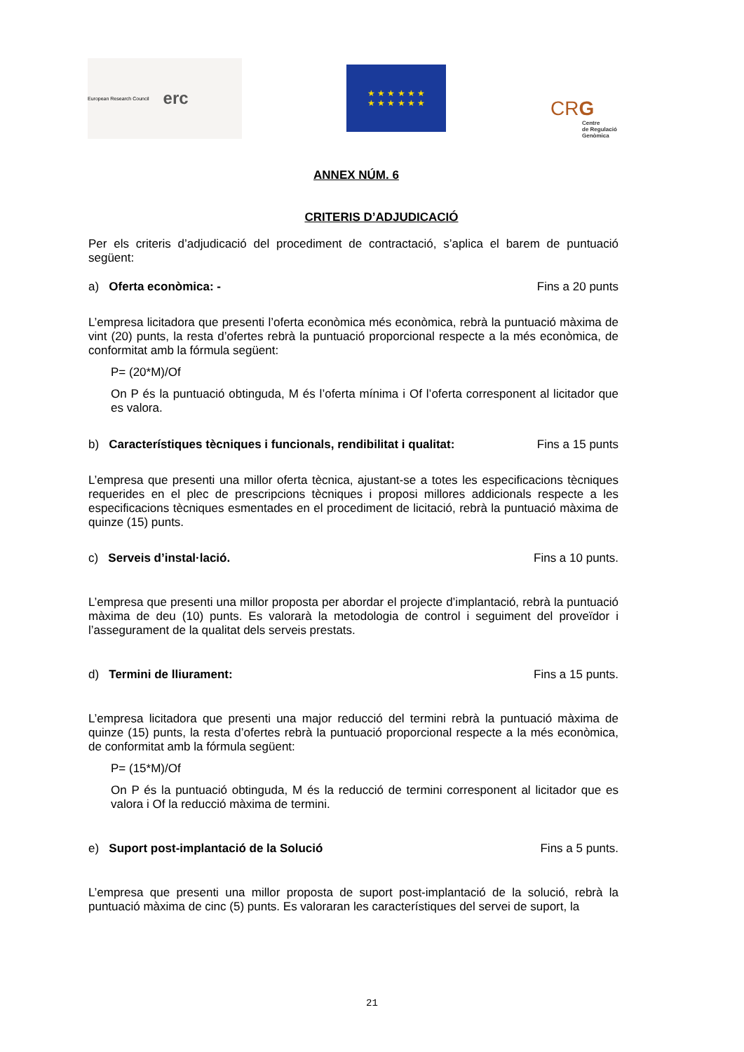European Research Council erc
★ ★ ★ ★ ★ ★
★ ★ ★ ★ ★ ★
CRG
Centre
de Regulació
Genòmica
ANNEX NÚM. 6
CRITERIS D’ADJUDICACIÓ
Per els criteris d’adjudicació del procediment de contractació, s’aplica el barem de puntuació següent:
a) Oferta econòmica: - Fins a 20 punts
L’empresa licitadora que presenti l’oferta econòmica més econòmica, rebrà la puntuació màxima de vint (20) punts, la resta d’ofertes rebrà la puntuació proporcional respecte a la més econòmica, de conformitat amb la fórmula següent:
P= (20*M)/Of
On P és la puntuació obtinguda, M és l’oferta mínima i Of l’oferta corresponent al licitador que es valora.
b) Característiques tècniques i funcionals, rendibilitat i qualitat: Fins a 15 punts
L’empresa que presenti una millor oferta tècnica, ajustant-se a totes les especificacions tècniques requerides en el plec de prescripcions tècniques i proposi millores addicionals respecte a les especificacions tècniques esmentades en el procediment de licitació, rebrà la puntuació màxima de quinze (15) punts.
c) Serveis d’instal·lació. Fins a 10 punts.
L’empresa que presenti una millor proposta per abordar el projecte d’implantació, rebrà la puntuació màxima de deu (10) punts. Es valorarà la metodologia de control i seguiment del proveïdor i l’assegurament de la qualitat dels serveis prestats.
d) Termini de lliurament: Fins a 15 punts.
L’empresa licitadora que presenti una major reducció del termini rebrà la puntuació màxima de quinze (15) punts, la resta d’ofertes rebrà la puntuació proporcional respecte a la més econòmica, de conformitat amb la fórmula següent:
P= (15*M)/Of
On P és la puntuació obtinguda, M és la reducció de termini corresponent al licitador que es valora i Of la reducció màxima de termini.
e) Suport post-implantació de la Solució Fins a 5 punts.
L’empresa que presenti una millor proposta de suport post-implantació de la solució, rebrà la puntuació màxima de cinc (5) punts. Es valoraran les característiques del servei de suport, la
21